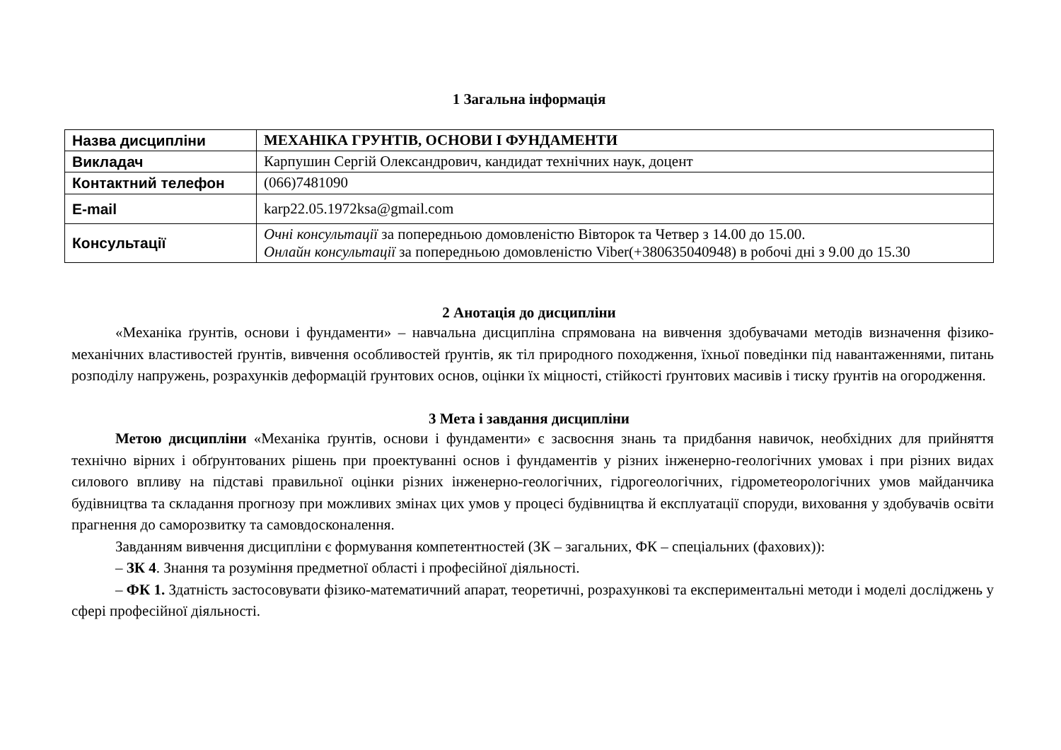1 Загальна інформація
| Назва дисципліни | МЕХАНІКА ГРУНТІВ, ОСНОВИ І ФУНДАМЕНТИ |
| Викладач | Карпушин Сергій Олександрович, кандидат технічних наук, доцент |
| Контактний телефон | (066)7481090 |
| E-mail | karp22.05.1972ksa@gmail.com |
| Консультації | Очні консультації за попередньою домовленістю Вівторок та Четвер з 14.00 до 15.00. Онлайн консультації за попередньою домовленістю Viber(+380635040948) в робочі дні з 9.00 до 15.30 |
2 Анотація до дисципліни
«Механіка ґрунтів, основи і фундаменти» – навчальна дисципліна спрямована на вивчення здобувачами методів визначення фізико-механічних властивостей ґрунтів, вивчення особливостей ґрунтів, як тіл природного походження, їхньої поведінки під навантаженнями, питань розподілу напружень, розрахунків деформацій ґрунтових основ, оцінки їх міцності, стійкості ґрунтових масивів і тиску ґрунтів на огородження.
3 Мета і завдання дисципліни
Метою дисципліни «Механіка ґрунтів, основи і фундаменти» є засвоєння знань та придбання навичок, необхідних для прийняття технічно вірних і обґрунтованих рішень при проектуванні основ і фундаментів у різних інженерно-геологічних умовах і при різних видах силового впливу на підставі правильної оцінки різних інженерно-геологічних, гідрогеологічних, гідрометеорологічних умов майданчика будівництва та складання прогнозу при можливих змінах цих умов у процесі будівництва й експлуатації споруди, виховання у здобувачів освіти прагнення до саморозвитку та самовдосконалення.
Завданням вивчення дисципліни є формування компетентностей (ЗК – загальних, ФК – спеціальних (фахових)):
– ЗК 4. Знання та розуміння предметної області і професійної діяльності.
– ФК 1. Здатність застосовувати фізико-математичний апарат, теоретичні, розрахункові та експериментальні методи і моделі досліджень у сфері професійної діяльності.